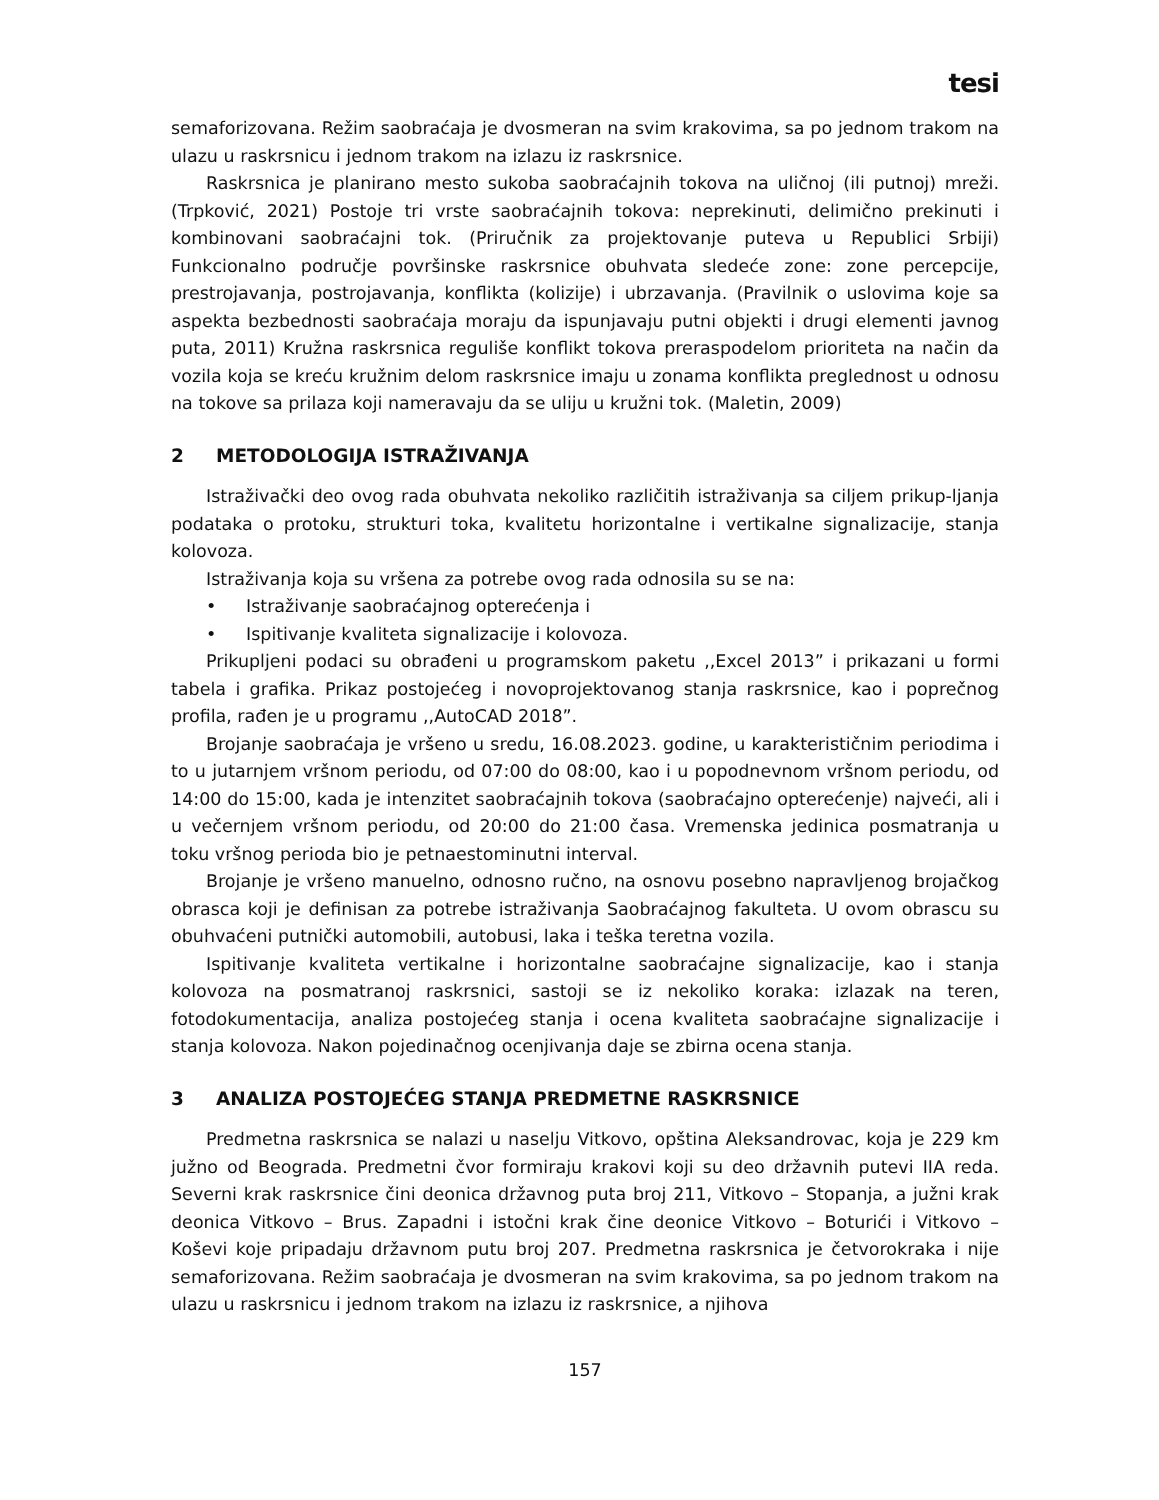tesi
semaforizovana. Režim saobraćaja je dvosmeran na svim krakovima, sa po jednom trakom na ulazu u raskrsnicu i jednom trakom na izlazu iz raskrsnice.
Raskrsnica je planirano mesto sukoba saobraćajnih tokova na uličnoj (ili putnoj) mreži. (Trpković, 2021) Postoje tri vrste saobraćajnih tokova: neprekinuti, delimično prekinuti i kombinovani saobraćajni tok. (Priručnik za projektovanje puteva u Republici Srbiji) Funkcionalno područje površinske raskrsnice obuhvata sledeće zone: zone percepcije, prestrojavanja, postrojavanja, konflikta (kolizije) i ubrzavanja. (Pravilnik o uslovima koje sa aspekta bezbednosti saobraćaja moraju da ispunjavaju putni objekti i drugi elementi javnog puta, 2011) Kružna raskrsnica reguliše konflikt tokova preraspodelom prioriteta na način da vozila koja se kreću kružnim delom raskrsnice imaju u zonama konflikta preglednost u odnosu na tokove sa prilaza koji nameravaju da se uliju u kružni tok. (Maletin, 2009)
2 METODOLOGIJA ISTRAŽIVANJA
Istraživački deo ovog rada obuhvata nekoliko različitih istraživanja sa ciljem prikup-ljanja podataka o protoku, strukturi toka, kvalitetu horizontalne i vertikalne signalizacije, stanja kolovoza.
Istraživanja koja su vršena za potrebe ovog rada odnosila su se na:
• Istraživanje saobraćajnog opterećenja i
• Ispitivanje kvaliteta signalizacije i kolovoza.
Prikupljeni podaci su obrađeni u programskom paketu ,,Excel 2013” i prikazani u formi tabela i grafika. Prikaz postojećeg i novoprojektovanog stanja raskrsnice, kao i poprečnog profila, rađen je u programu ,,AutoCAD 2018”.
Brojanje saobraćaja je vršeno u sredu, 16.08.2023. godine, u karakterističnim periodima i to u jutarnjem vršnom periodu, od 07:00 do 08:00, kao i u popodnevnom vršnom periodu, od 14:00 do 15:00, kada je intenzitet saobraćajnih tokova (saobraćajno opterećenje) najveći, ali i u večernjem vršnom periodu, od 20:00 do 21:00 časa. Vremenska jedinica posmatranja u toku vršnog perioda bio je petnaestominutni interval.
Brojanje je vršeno manuelno, odnosno ručno, na osnovu posebno napravljenog brojačkog obrasca koji je definisan za potrebe istraživanja Saobraćajnog fakulteta. U ovom obrascu su obuhvaćeni putnički automobili, autobusi, laka i teška teretna vozila.
Ispitivanje kvaliteta vertikalne i horizontalne saobraćajne signalizacije, kao i stanja kolovoza na posmatranoj raskrsnici, sastoji se iz nekoliko koraka: izlazak na teren, fotodokumentacija, analiza postojećeg stanja i ocena kvaliteta saobraćajne signalizacije i stanja kolovoza. Nakon pojedinačnog ocenjivanja daje se zbirna ocena stanja.
3 ANALIZA POSTOJEĆEG STANJA PREDMETNE RASKRSNICE
Predmetna raskrsnica se nalazi u naselju Vitkovo, opština Aleksandrovac, koja je 229 km južno od Beograda. Predmetni čvor formiraju krakovi koji su deo državnih putevi IIA reda. Severni krak raskrsnice čini deonica državnog puta broj 211, Vitkovo – Stopanja, a južni krak deonica Vitkovo – Brus. Zapadni i istočni krak čine deonice Vitkovo – Boturići i Vitkovo – Koševi koje pripadaju državnom putu broj 207. Predmetna raskrsnica je četvorokraka i nije semaforizovana. Režim saobraćaja je dvosmeran na svim krakovima, sa po jednom trakom na ulazu u raskrsnicu i jednom trakom na izlazu iz raskrsnice, a njihova
157